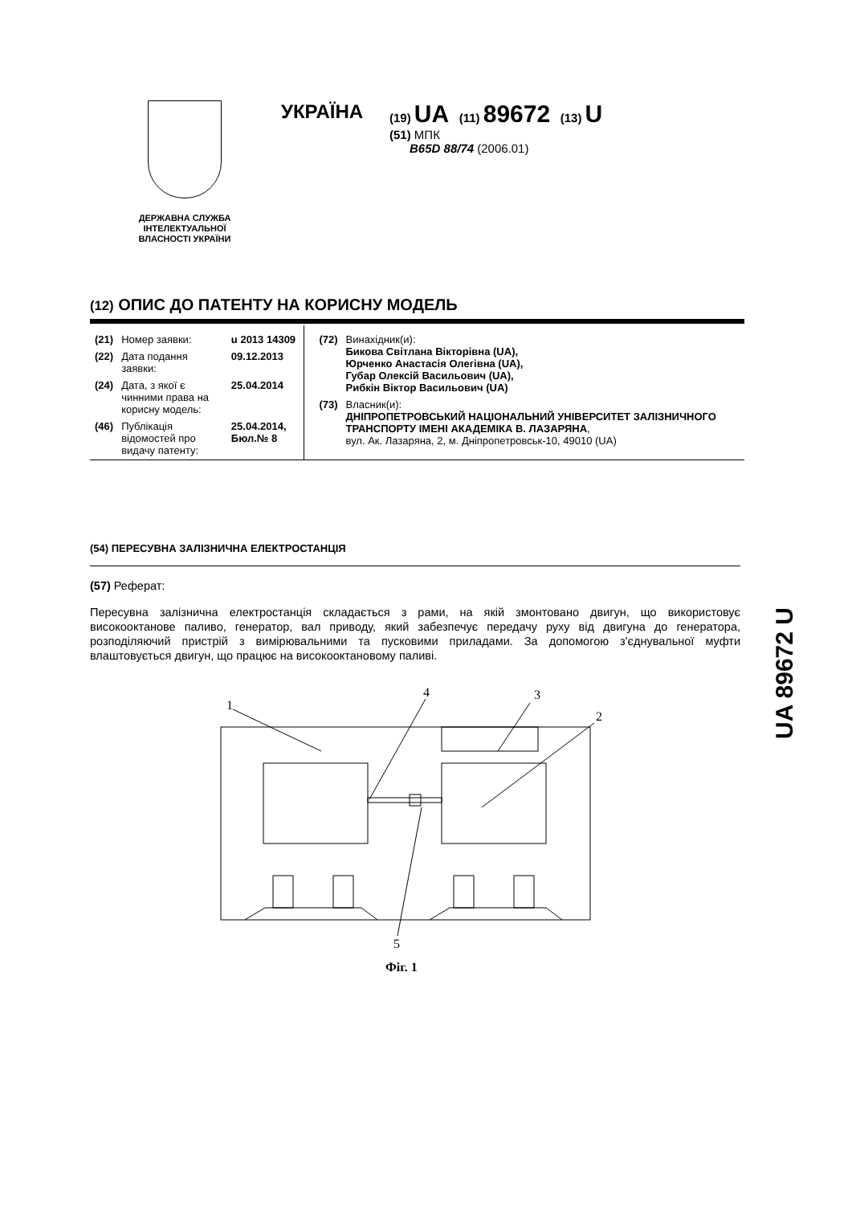ДЕРЖАВНА СЛУЖБА ІНТЕЛЕКТУАЛЬНОЇ ВЛАСНОСТІ УКРАЇНИ
УКРАЇНА
(19) UA (11) 89672 (13) U
(51) МПК
B65D 88/74 (2006.01)
(12) ОПИС ДО ПАТЕНТУ НА КОРИСНУ МОДЕЛЬ
| (21) | Номер заявки: | u 2013 14309 |
| (22) | Дата подання заявки: | 09.12.2013 |
| (24) | Дата, з якої є чинними права на корисну модель: | 25.04.2014 |
| (46) | Публікація відомостей про видачу патенту: | 25.04.2014, Бюл.№ 8 |
| (72) | Винахідник(и): Бикова Світлана Вікторівна (UA), Юрченко Анастасія Олегівна (UA), Губар Олексій Васильович (UA), Рибкін Віктор Васильович (UA) |
| (73) | Власник(и): ДНІПРОПЕТРОВСЬКИЙ НАЦІОНАЛЬНИЙ УНІВЕРСИТЕТ ЗАЛІЗНИЧНОГО ТРАНСПОРТУ ІМЕНІ АКАДЕМІКА В. ЛАЗАРЯНА , вул. Ак. Лазаряна, 2, м. Дніпропетровськ-10, 49010 (UA) |
(54) ПЕРЕСУВНА ЗАЛІЗНИЧНА ЕЛЕКТРОСТАНЦІЯ
(57) Реферат:
Пересувна залізнична електростанція складається з рами, на якій змонтовано двигун, що використовує високооктанове паливо, генератор, вал приводу, який забезпечує передачу руху від двигуна до генератора, розподіляючий пристрій з вимірювальними та пусковими приладами. За допомогою з'єднувальної муфти влаштовується двигун, що працює на високооктановому паливі.
UA 89672 U
1
4
3
2
5
Фіг. 1